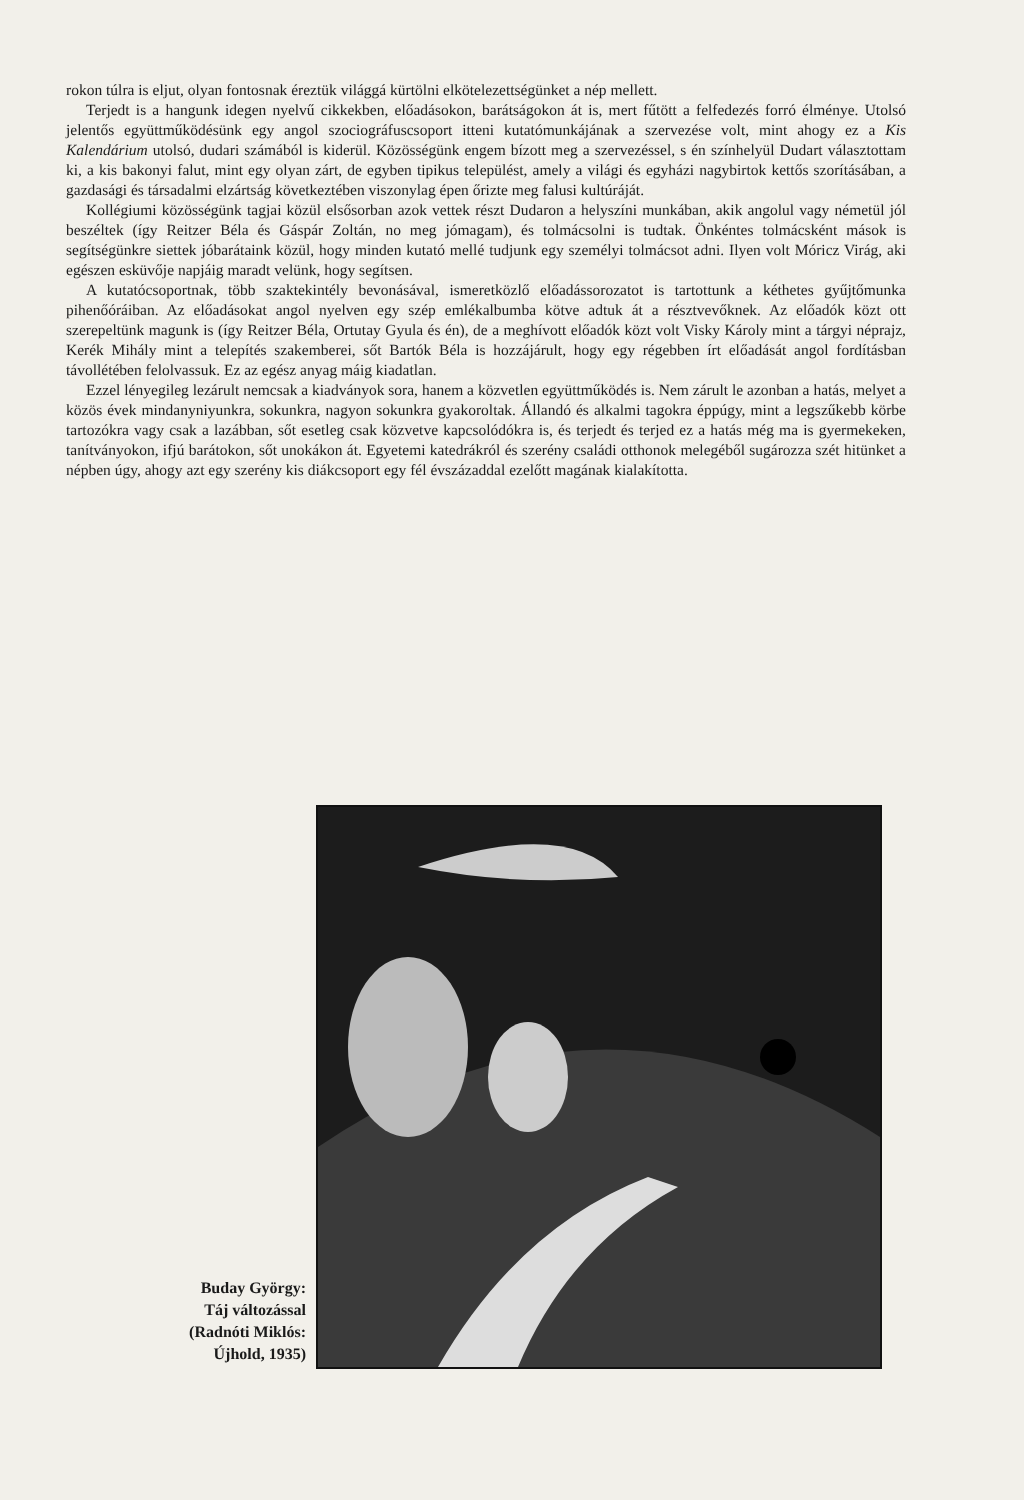rokon túlra is eljut, olyan fontosnak éreztük világgá kürtölni elkötelezettségünket a nép mellett.
Terjedt is a hangunk idegen nyelvű cikkekben, előadásokon, barátságokon át is, mert fűtött a felfedezés forró élménye. Utolsó jelentős együttműködésünk egy angol szociográfuscsoport itteni kutatómunkájának a szervezése volt, mint ahogy ez a Kis Kalendárium utolsó, dudari számából is kiderül. Közösségünk engem bízott meg a szervezéssel, s én színhelyül Dudart választottam ki, a kis bakonyi falut, mint egy olyan zárt, de egyben tipikus települést, amely a világi és egyházi nagybirtok kettős szorításában, a gazdasági és társadalmi elzártság következtében viszonylag épen őrizte meg falusi kultúráját.
Kollégiumi közösségünk tagjai közül elsősorban azok vettek részt Dudaron a helyszíni munkában, akik angolul vagy németül jól beszéltek (így Reitzer Béla és Gáspár Zoltán, no meg jómagam), és tolmácsolni is tudtak. Önkéntes tolmácsként mások is segítségünkre siettek jóbarátaink közül, hogy minden kutató mellé tudjunk egy személyi tolmácsot adni. Ilyen volt Móricz Virág, aki egészen esküvője napjáig maradt velünk, hogy segítsen.
A kutatócsoportnak, több szaktekintély bevonásával, ismeretközlő előadássorozatot is tartottunk a kéthetes gyűjtőmunka pihenőóráiban. Az előadásokat angol nyelven egy szép emlékalbumba kötve adtuk át a résztvevőknek. Az előadók közt ott szerepeltünk magunk is (így Reitzer Béla, Ortutay Gyula és én), de a meghívott előadók közt volt Visky Károly mint a tárgyi néprajz, Kerék Mihály mint a telepítés szakemberei, sőt Bartók Béla is hozzájárult, hogy egy régebben írt előadását angol fordításban távollétében felolvassuk. Ez az egész anyag máig kiadatlan.
Ezzel lényegileg lezárult nemcsak a kiadványok sora, hanem a közvetlen együttműködés is. Nem zárult le azonban a hatás, melyet a közös évek mindanyniyunkra, sokunkra, nagyon sokunkra gyakoroltak. Állandó és alkalmi tagokra éppúgy, mint a legszűkebb körbe tartozókra vagy csak a lazábban, sőt esetleg csak közvetve kapcsolódókra is, és terjedt és terjed ez a hatás még ma is gyermekeken, tanítványokon, ifjú barátokon, sőt unokákon át. Egyetemi katedrákról és szerény családi otthonok melegéből sugározza szét hitünket a népben úgy, ahogy azt egy szerény kis diákcsoport egy fél évszázaddal ezelőtt magának kialakította.
Buday György:
Táj változással
(Radnóti Miklós:
Újhold, 1935)